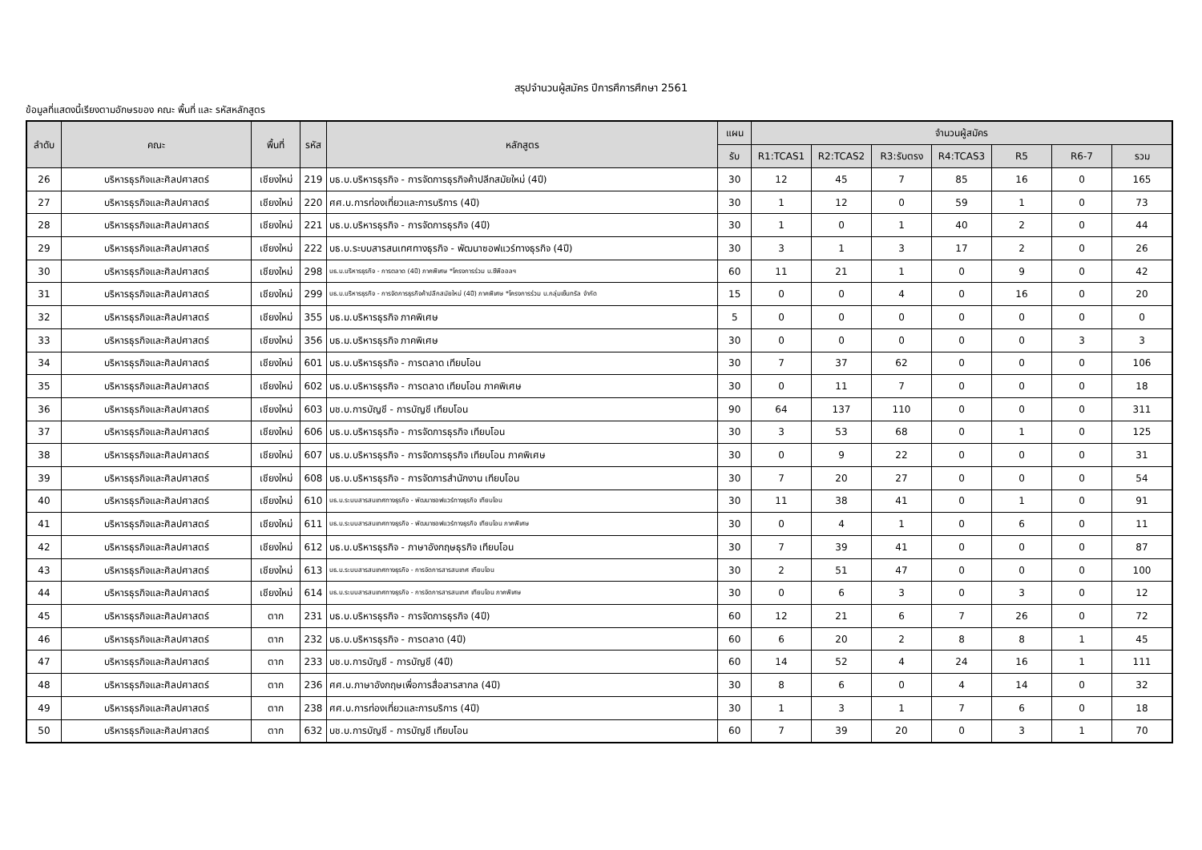สรุปจำนวนผู้สมัคร ปีการศึการศึกษา 2561
ข้อมูลที่แสดงนี้เรียงตามอักษรของ คณะ พื้นที่ และ รหัสหลักสูตร
| ลำดับ | คณะ | พื้นที่ | รหัส | หลักสูตร | แผน | จำนวนผู้สมัคร | | | | | | |
| --- | --- | --- | --- | --- | --- | --- | --- | --- | --- | --- | --- | --- |
| | | | | | รับ | R1:TCAS1 | R2:TCAS2 | R3:รับตรง | R4:TCAS3 | R5 | R6-7 | รวม |
| 26 | บริหารธุรกิจและศิลปศาสตร์ | เชียงใหม่ | 219 | บธ.บ.บริหารธุรกิจ - การจัดการธุรกิจค้าปลีกสมัยใหม่ (4ปี) | 30 | 12 | 45 | 7 | 85 | 16 | 0 | 165 |
| 27 | บริหารธุรกิจและศิลปศาสตร์ | เชียงใหม่ | 220 | ศศ.บ.การท่องเที่ยวและการบริการ (4ปี) | 30 | 1 | 12 | 0 | 59 | 1 | 0 | 73 |
| 28 | บริหารธุรกิจและศิลปศาสตร์ | เชียงใหม่ | 221 | บธ.บ.บริหารธุรกิจ - การจัดการธุรกิจ (4ปี) | 30 | 1 | 0 | 1 | 40 | 2 | 0 | 44 |
| 29 | บริหารธุรกิจและศิลปศาสตร์ | เชียงใหม่ | 222 | บธ.บ.ระบบสารสนเทศทางธุรกิจ - พัฒนาซอฟแวร์ทางธุรกิจ (4ปี) | 30 | 3 | 1 | 3 | 17 | 2 | 0 | 26 |
| 30 | บริหารธุรกิจและศิลปศาสตร์ | เชียงใหม่ | 298 | บธ.บ.บริหารธุรกิจ - การตลาด (4ปี) ภาคพิเศษ *โครงการร่วม บ.ซีพีออลฯ | 60 | 11 | 21 | 1 | 0 | 9 | 0 | 42 |
| 31 | บริหารธุรกิจและศิลปศาสตร์ | เชียงใหม่ | 299 | บธ.บ.บริหารธุรกิจ - การจัดการธุรกิจค้าปลีกสมัยใหม่ (4ปี) ภาคพิเศษ *โครงการร่วม บ.กลุ่มเซ็นทรัล จำกัด | 15 | 0 | 0 | 4 | 0 | 16 | 0 | 20 |
| 32 | บริหารธุรกิจและศิลปศาสตร์ | เชียงใหม่ | 355 | บธ.ม.บริหารธุรกิจ ภาคพิเศษ | 5 | 0 | 0 | 0 | 0 | 0 | 0 | 0 |
| 33 | บริหารธุรกิจและศิลปศาสตร์ | เชียงใหม่ | 356 | บธ.ม.บริหารธุรกิจ ภาคพิเศษ | 30 | 0 | 0 | 0 | 0 | 0 | 3 | 3 |
| 34 | บริหารธุรกิจและศิลปศาสตร์ | เชียงใหม่ | 601 | บธ.บ.บริหารธุรกิจ - การตลาด เทียบโอน | 30 | 7 | 37 | 62 | 0 | 0 | 0 | 106 |
| 35 | บริหารธุรกิจและศิลปศาสตร์ | เชียงใหม่ | 602 | บธ.บ.บริหารธุรกิจ - การตลาด เทียบโอน ภาคพิเศษ | 30 | 0 | 11 | 7 | 0 | 0 | 0 | 18 |
| 36 | บริหารธุรกิจและศิลปศาสตร์ | เชียงใหม่ | 603 | บช.บ.การบัญชี - การบัญชี เทียบโอน | 90 | 64 | 137 | 110 | 0 | 0 | 0 | 311 |
| 37 | บริหารธุรกิจและศิลปศาสตร์ | เชียงใหม่ | 606 | บธ.บ.บริหารธุรกิจ - การจัดการธุรกิจ เทียบโอน | 30 | 3 | 53 | 68 | 0 | 1 | 0 | 125 |
| 38 | บริหารธุรกิจและศิลปศาสตร์ | เชียงใหม่ | 607 | บธ.บ.บริหารธุรกิจ - การจัดการธุรกิจ เทียบโอน ภาคพิเศษ | 30 | 0 | 9 | 22 | 0 | 0 | 0 | 31 |
| 39 | บริหารธุรกิจและศิลปศาสตร์ | เชียงใหม่ | 608 | บธ.บ.บริหารธุรกิจ - การจัดการสำนักงาน เทียบโอน | 30 | 7 | 20 | 27 | 0 | 0 | 0 | 54 |
| 40 | บริหารธุรกิจและศิลปศาสตร์ | เชียงใหม่ | 610 | บธ.บ.ระบบสารสนเทศทางธุรกิจ - พัฒนาซอฟแวร์ทางธุรกิจ เทียบโอน | 30 | 11 | 38 | 41 | 0 | 1 | 0 | 91 |
| 41 | บริหารธุรกิจและศิลปศาสตร์ | เชียงใหม่ | 611 | บธ.บ.ระบบสารสนเทศทางธุรกิจ - พัฒนาซอฟแวร์ทางธุรกิจ เทียบโอน ภาคพิเศษ | 30 | 0 | 4 | 1 | 0 | 6 | 0 | 11 |
| 42 | บริหารธุรกิจและศิลปศาสตร์ | เชียงใหม่ | 612 | บธ.บ.บริหารธุรกิจ - ภาษาอังกฤษธุรกิจ เทียบโอน | 30 | 7 | 39 | 41 | 0 | 0 | 0 | 87 |
| 43 | บริหารธุรกิจและศิลปศาสตร์ | เชียงใหม่ | 613 | บธ.บ.ระบบสารสนเทศทางธุรกิจ - การจัดการสารสนเทศ เทียบโอน | 30 | 2 | 51 | 47 | 0 | 0 | 0 | 100 |
| 44 | บริหารธุรกิจและศิลปศาสตร์ | เชียงใหม่ | 614 | บธ.บ.ระบบสารสนเทศทางธุรกิจ - การจัดการสารสนเทศ เทียบโอน ภาคพิเศษ | 30 | 0 | 6 | 3 | 0 | 3 | 0 | 12 |
| 45 | บริหารธุรกิจและศิลปศาสตร์ | ตาก | 231 | บธ.บ.บริหารธุรกิจ - การจัดการธุรกิจ (4ปี) | 60 | 12 | 21 | 6 | 7 | 26 | 0 | 72 |
| 46 | บริหารธุรกิจและศิลปศาสตร์ | ตาก | 232 | บธ.บ.บริหารธุรกิจ - การตลาด (4ปี) | 60 | 6 | 20 | 2 | 8 | 8 | 1 | 45 |
| 47 | บริหารธุรกิจและศิลปศาสตร์ | ตาก | 233 | บช.บ.การบัญชี - การบัญชี (4ปี) | 60 | 14 | 52 | 4 | 24 | 16 | 1 | 111 |
| 48 | บริหารธุรกิจและศิลปศาสตร์ | ตาก | 236 | ศศ.บ.ภาษาอังกฤษเพื่อการสื่อสารสากล (4ปี) | 30 | 8 | 6 | 0 | 4 | 14 | 0 | 32 |
| 49 | บริหารธุรกิจและศิลปศาสตร์ | ตาก | 238 | ศศ.บ.การท่องเที่ยวและการบริการ (4ปี) | 30 | 1 | 3 | 1 | 7 | 6 | 0 | 18 |
| 50 | บริหารธุรกิจและศิลปศาสตร์ | ตาก | 632 | บช.บ.การบัญชี - การบัญชี เทียบโอน | 60 | 7 | 39 | 20 | 0 | 3 | 1 | 70 |